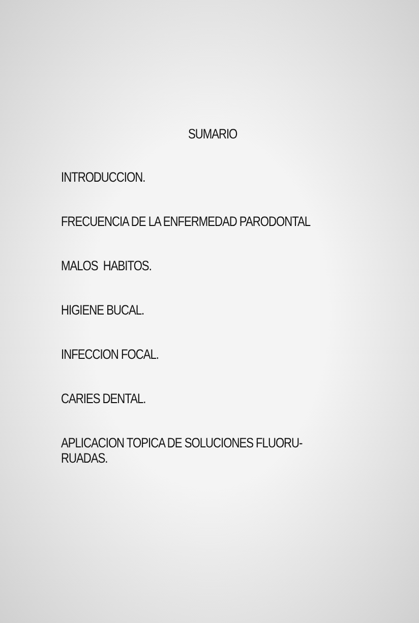SUMARIO
INTRODUCCION.
FRECUENCIA DE LA ENFERMEDAD PARODONTAL
MALOS HABITOS.
HIGIENE BUCAL.
INFECCION FOCAL.
CARIES DENTAL.
APLICACION TOPICA DE SOLUCIONES FLUORU-
RUADAS.